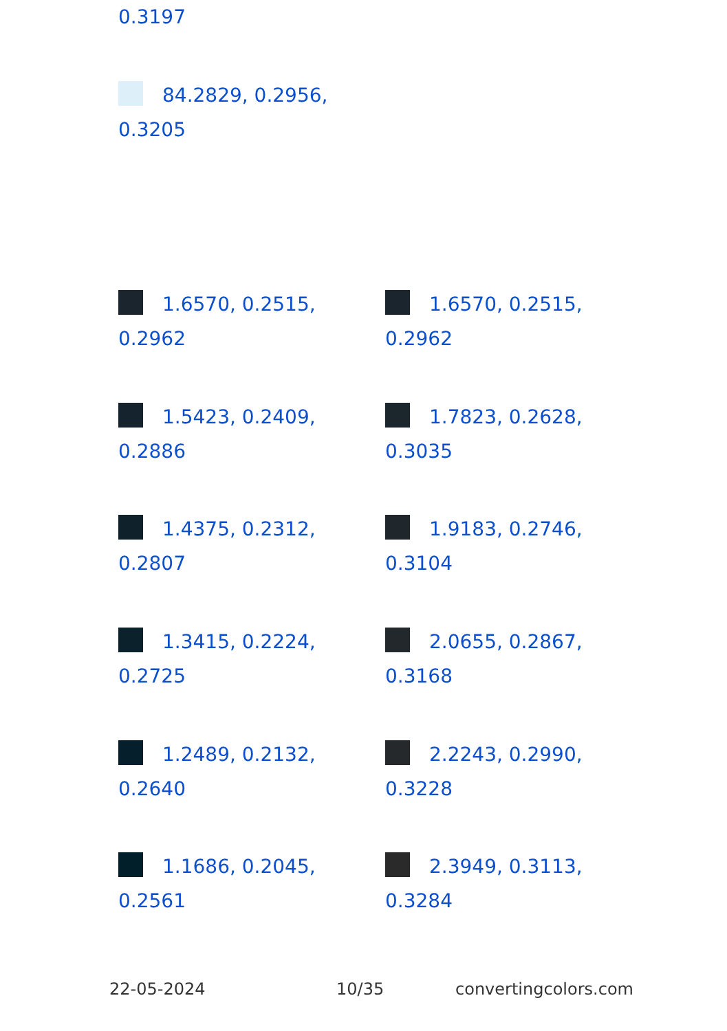0.3197
84.2829, 0.2956, 0.3205
1.6570, 0.2515, 0.2962
1.6570, 0.2515, 0.2962
1.5423, 0.2409, 0.2886
1.7823, 0.2628, 0.3035
1.4375, 0.2312, 0.2807
1.9183, 0.2746, 0.3104
1.3415, 0.2224, 0.2725
2.0655, 0.2867, 0.3168
1.2489, 0.2132, 0.2640
2.2243, 0.2990, 0.3228
1.1686, 0.2045, 0.2561
2.3949, 0.3113, 0.3284
22-05-2024 10/35 convertingcolors.com